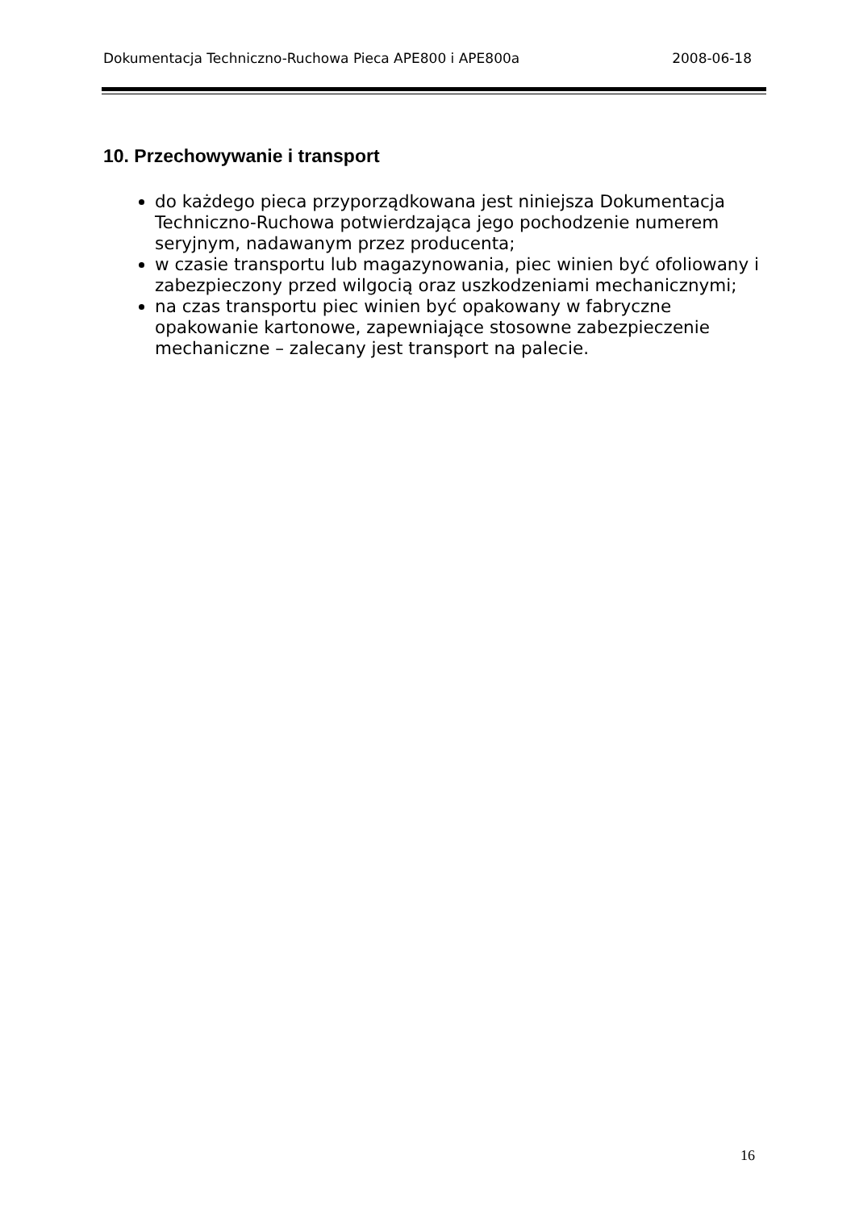Dokumentacja Techniczno-Ruchowa Pieca APE800 i APE800a 2008-06-18
10. Przechowywanie i transport
do każdego pieca przyporządkowana jest niniejsza Dokumentacja Techniczno-Ruchowa potwierdzająca jego pochodzenie numerem seryjnym, nadawanym przez producenta;
w czasie transportu lub magazynowania, piec winien być ofoliowany i zabezpieczony przed wilgocią oraz uszkodzeniami mechanicznymi;
na czas transportu piec winien być opakowany w fabryczne opakowanie kartonowe, zapewniające stosowne zabezpieczenie mechaniczne – zalecany jest transport na palecie.
16